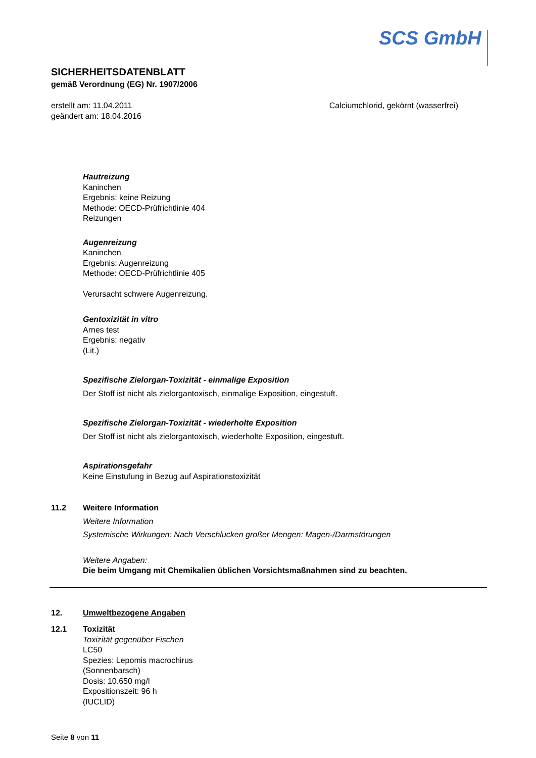SCS GmbH
SICHERHEITSDATENBLATT
gemäß Verordnung (EG) Nr. 1907/2006
erstellt am: 11.04.2011
geändert am: 18.04.2016
Calciumchlorid, gekörnt (wasserfrei)
Hautreizung
Kaninchen
Ergebnis: keine Reizung
Methode: OECD-Prüfrichtlinie 404
Reizungen
Augenreizung
Kaninchen
Ergebnis: Augenreizung
Methode: OECD-Prüfrichtlinie 405
Verursacht schwere Augenreizung.
Gentoxizität in vitro
Arnes test
Ergebnis: negativ
(Lit.)
Spezifische Zielorgan-Toxizität - einmalige Exposition
Der Stoff ist nicht als zielorgantoxisch, einmalige Exposition, eingestuft.
Spezifische Zielorgan-Toxizität - wiederholte Exposition
Der Stoff ist nicht als zielorgantoxisch, wiederholte Exposition, eingestuft.
Aspirationsgefahr
Keine Einstufung in Bezug auf Aspirationstoxizität
11.2 Weitere Information
Weitere Information
Systemische Wirkungen: Nach Verschlucken großer Mengen: Magen-/Darmstörungen
Weitere Angaben:
Die beim Umgang mit Chemikalien üblichen Vorsichtsmaßnahmen sind zu beachten.
12. Umweltbezogene Angaben
12.1 Toxizität
Toxizität gegenüber Fischen
LC50
Spezies: Lepomis macrochirus
(Sonnenbarsch)
Dosis: 10.650 mg/l
Expositionszeit: 96 h
(IUCLID)
Seite 8 von 11